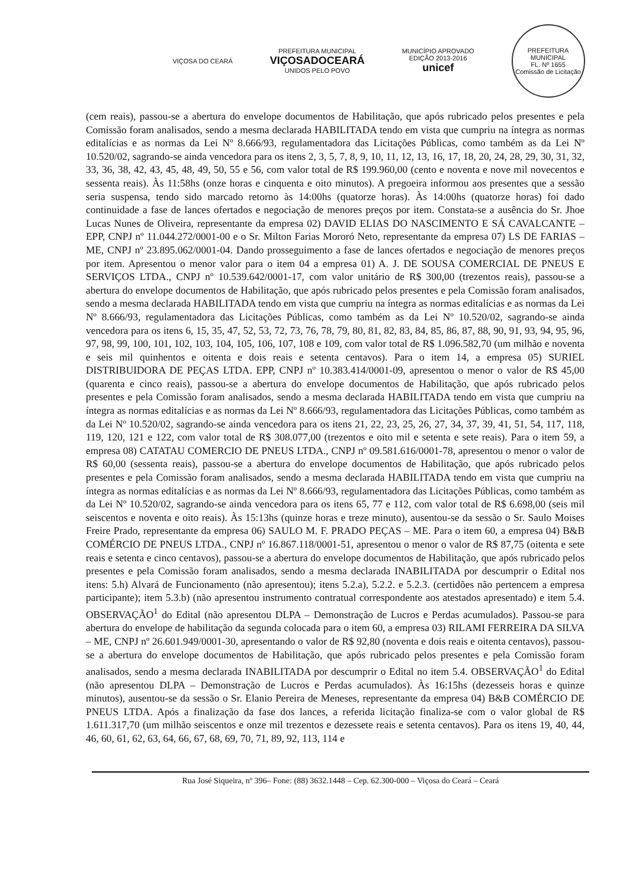VIÇOSA DO CEARÁ
PREFEITURA MUNICIPAL
VIÇOSADOCEARÁ
UNIDOS PELO POVO
MUNICÍPIO APROVADO
EDIÇÃO 2013-2016
unicef
PREFEITURA MUNICIPAL
FL. Nº 1655
Comissão de Licitação
(cem reais), passou-se a abertura do envelope documentos de Habilitação, que após rubricado pelos presentes e pela Comissão foram analisados, sendo a mesma declarada HABILITADA tendo em vista que cumpriu na íntegra as normas editalícias e as normas da Lei Nº 8.666/93, regulamentadora das Licitações Públicas, como também as da Lei Nº 10.520/02, sagrando-se ainda vencedora para os itens 2, 3, 5, 7, 8, 9, 10, 11, 12, 13, 16, 17, 18, 20, 24, 28, 29, 30, 31, 32, 33, 36, 38, 42, 43, 45, 48, 49, 50, 55 e 56, com valor total de R$ 199.960,00 (cento e noventa e nove mil novecentos e sessenta reais). Às 11:58hs (onze horas e cinquenta e oito minutos). A pregoeira informou aos presentes que a sessão seria suspensa, tendo sido marcado retorno às 14:00hs (quatorze horas). Às 14:00hs (quatorze horas) foi dado continuidade a fase de lances ofertados e negociação de menores preços por item. Constata-se a ausência do Sr. Jhoe Lucas Nunes de Oliveira, representante da empresa 02) DAVID ELIAS DO NASCIMENTO E SÁ CAVALCANTE – EPP, CNPJ nº 11.044.272/0001-00 e o Sr. Milton Farias Mororó Neto, representante da empresa 07) LS DE FARIAS – ME, CNPJ nº 23.895.062/0001-04. Dando prosseguimento a fase de lances ofertados e negociação de menores preços por item. Apresentou o menor valor para o item 04 a empresa 01) A. J. DE SOUSA COMERCIAL DE PNEUS E SERVIÇOS LTDA., CNPJ nº 10.539.642/0001-17, com valor unitário de R$ 300,00 (trezentos reais), passou-se a abertura do envelope documentos de Habilitação, que após rubricado pelos presentes e pela Comissão foram analisados, sendo a mesma declarada HABILITADA tendo em vista que cumpriu na íntegra as normas editalícias e as normas da Lei Nº 8.666/93, regulamentadora das Licitações Públicas, como também as da Lei Nº 10.520/02, sagrando-se ainda vencedora para os itens 6, 15, 35, 47, 52, 53, 72, 73, 76, 78, 79, 80, 81, 82, 83, 84, 85, 86, 87, 88, 90, 91, 93, 94, 95, 96, 97, 98, 99, 100, 101, 102, 103, 104, 105, 106, 107, 108 e 109, com valor total de R$ 1.096.582,70 (um milhão e noventa e seis mil quinhentos e oitenta e dois reais e setenta centavos). Para o item 14, a empresa 05) SURIEL DISTRIBUIDORA DE PEÇAS LTDA. EPP, CNPJ nº 10.383.414/0001-09, apresentou o menor o valor de R$ 45,00 (quarenta e cinco reais), passou-se a abertura do envelope documentos de Habilitação, que após rubricado pelos presentes e pela Comissão foram analisados, sendo a mesma declarada HABILITADA tendo em vista que cumpriu na íntegra as normas editalícias e as normas da Lei Nº 8.666/93, regulamentadora das Licitações Públicas, como também as da Lei Nº 10.520/02, sagrando-se ainda vencedora para os itens 21, 22, 23, 25, 26, 27, 34, 37, 39, 41, 51, 54, 117, 118, 119, 120, 121 e 122, com valor total de R$ 308.077,00 (trezentos e oito mil e setenta e sete reais). Para o item 59, a empresa 08) CATATAU COMERCIO DE PNEUS LTDA., CNPJ nº 09.581.616/0001-78, apresentou o menor o valor de R$ 60,00 (sessenta reais), passou-se a abertura do envelope documentos de Habilitação, que após rubricado pelos presentes e pela Comissão foram analisados, sendo a mesma declarada HABILITADA tendo em vista que cumpriu na íntegra as normas editalícias e as normas da Lei Nº 8.666/93, regulamentadora das Licitações Públicas, como também as da Lei Nº 10.520/02, sagrando-se ainda vencedora para os itens 65, 77 e 112, com valor total de R$ 6.698,00 (seis mil seiscentos e noventa e oito reais). Às 15:13hs (quinze horas e treze minuto), ausentou-se da sessão o Sr. Saulo Moises Freire Prado, representante da empresa 06) SAULO M. F. PRADO PEÇAS – ME. Para o item 60, a empresa 04) B&B COMÉRCIO DE PNEUS LTDA., CNPJ nº 16.867.118/0001-51, apresentou o menor o valor de R$ 87,75 (oitenta e sete reais e setenta e cinco centavos), passou-se a abertura do envelope documentos de Habilitação, que após rubricado pelos presentes e pela Comissão foram analisados, sendo a mesma declarada INABILITADA por descumprir o Edital nos itens: 5.h) Alvará de Funcionamento (não apresentou); itens 5.2.a), 5.2.2. e 5.2.3. (certidões não pertencem a empresa participante); item 5.3.b) (não apresentou instrumento contratual correspondente aos atestados apresentado) e item 5.4. OBSERVAÇÃO<sup>1</sup> do Edital (não apresentou DLPA – Demonstração de Lucros e Perdas acumulados). Passou-se para abertura do envelope de habilitação da segunda colocada para o item 60, a empresa 03) RILAMI FERREIRA DA SILVA – ME, CNPJ nº 26.601.949/0001-30, apresentando o valor de R$ 92,80 (noventa e dois reais e oitenta centavos), passou-se a abertura do envelope documentos de Habilitação, que após rubricado pelos presentes e pela Comissão foram analisados, sendo a mesma declarada INABILITADA por descumprir o Edital no item 5.4. OBSERVAÇÃO<sup>1</sup> do Edital (não apresentou DLPA – Demonstração de Lucros e Perdas acumulados). Às 16:15hs (dezesseis horas e quinze minutos), ausentou-se da sessão o Sr. Elanio Pereira de Meneses, representante da empresa 04) B&B COMÉRCIO DE PNEUS LTDA. Após a finalização da fase dos lances, a referida licitação finaliza-se com o valor global de R$ 1.611.317,70 (um milhão seiscentos e onze mil trezentos e dezessete reais e setenta centavos). Para os itens 19, 40, 44, 46, 60, 61, 62, 63, 64, 66, 67, 68, 69, 70, 71, 89, 92, 113, 114 e
Rua José Siqueira, nº 396– Fone: (88) 3632.1448 – Cep. 62.300-000 – Viçosa do Ceará – Ceará